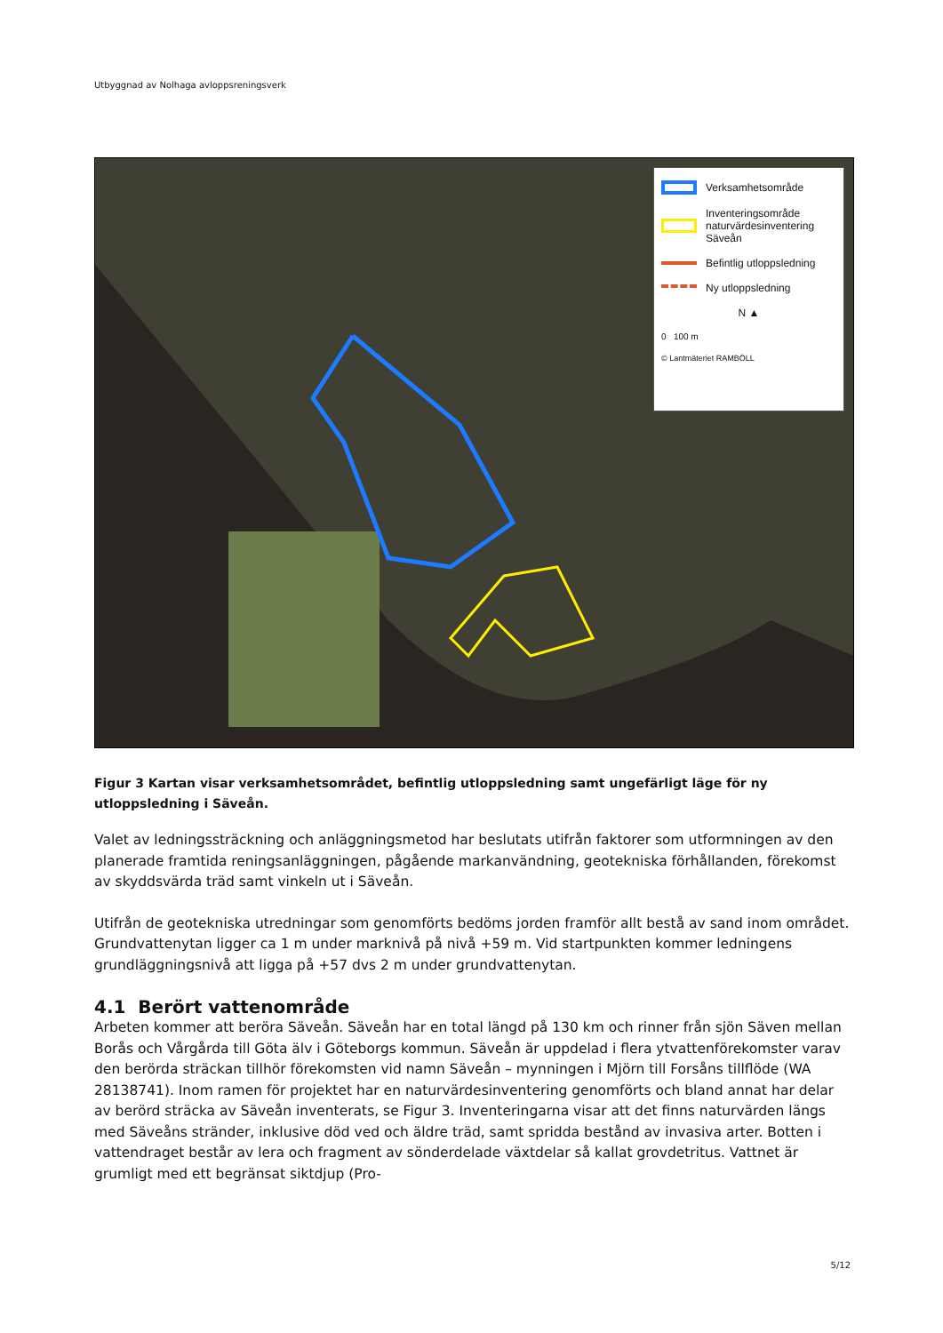Utbyggnad av Nolhaga avloppsreningsverk
Verksamhetsområde
Inventeringsområde naturvärdesinventering Säveån
Befintlig utloppsledning
Ny utloppsledning
N ▲
0 100 m
© Lantmäteriet RAMBÖLL
Figur 3 Kartan visar verksamhetsområdet, befintlig utloppsledning samt ungefärligt läge för ny utloppsledning i Säveån.
Valet av ledningssträckning och anläggningsmetod har beslutats utifrån faktorer som utformningen av den planerade framtida reningsanläggningen, pågående markanvändning, geotekniska förhållanden, förekomst av skyddsvärda träd samt vinkeln ut i Säveån.
Utifrån de geotekniska utredningar som genomförts bedöms jorden framför allt bestå av sand inom området. Grundvattenytan ligger ca 1 m under marknivå på nivå +59 m. Vid startpunkten kommer ledningens grundläggningsnivå att ligga på +57 dvs 2 m under grundvattenytan.
4.1 Berört vattenområde
Arbeten kommer att beröra Säveån. Säveån har en total längd på 130 km och rinner från sjön Säven mellan Borås och Vårgårda till Göta älv i Göteborgs kommun. Säveån är uppdelad i flera ytvattenförekomster varav den berörda sträckan tillhör förekomsten vid namn Säveån – mynningen i Mjörn till Forsåns tillflöde (WA 28138741). Inom ramen för projektet har en naturvärdesinventering genomförts och bland annat har delar av berörd sträcka av Säveån inventerats, se Figur 3. Inventeringarna visar att det finns naturvärden längs med Säveåns stränder, inklusive död ved och äldre träd, samt spridda bestånd av invasiva arter. Botten i vattendraget består av lera och fragment av sönderdelade växtdelar så kallat grovdetritus. Vattnet är grumligt med ett begränsat siktdjup (Pro-
5/12